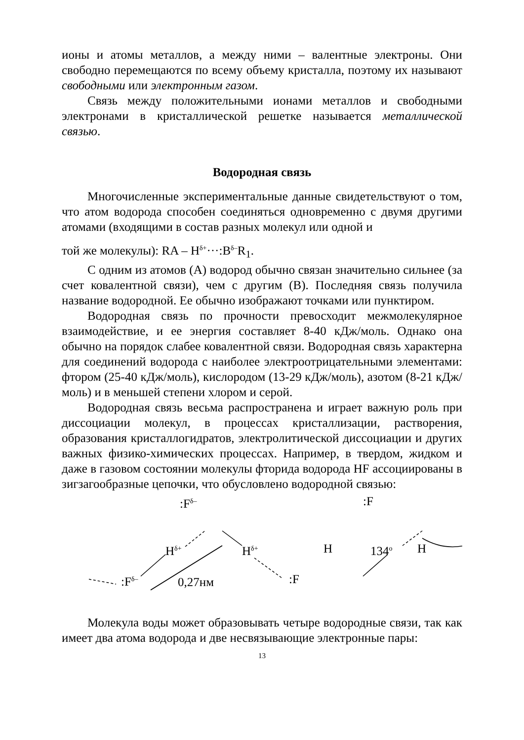ионы и атомы металлов, а между ними – валентные электроны. Они свободно перемещаются по всему объему кристалла, поэтому их называют свободными или электронным газом.
Связь между положительными ионами металлов и свободными электронами в кристаллической решетке называется металлической связью.
Водородная связь
Многочисленные экспериментальные данные свидетельствуют о том, что атом водорода способен соединяться одновременно с двумя другими атомами (входящими в состав разных молекул или одной и
той же молекулы): RA – H<sup>δ+</sup>···:B<sup>δ–</sup>R<sub>1</sub>.
С одним из атомов (А) водород обычно связан значительно сильнее (за счет ковалентной связи), чем с другим (В). Последняя связь получила название водородной. Ее обычно изображают точками или пунктиром.
Водородная связь по прочности превосходит межмолекулярное взаимодействие, и ее энергия составляет 8-40 кДж/моль. Однако она обычно на порядок слабее ковалентной связи. Водородная связь характерна для соединений водорода с наиболее электроотрицательными элементами: фтором (25-40 кДж/моль), кислородом (13-29 кДж/моль), азотом (8-21 кДж/моль) и в меньшей степени хлором и серой.
Водородная связь весьма распространена и играет важную роль при диссоциации молекул, в процессах кристаллизации, растворения, образования кристаллогидратов, электролитической диссоциации и других важных физико-химических процессах. Например, в твердом, жидком и даже в газовом состоянии молекулы фторида водорода HF ассоциированы в зигзагообразные цепочки, что обусловлено водородной связью:
:F<sup>δ–</sup>
H<sup>δ+</sup> H<sup>δ+</sup>
:F<sup>δ–</sup> 0,27нм :F
H
:F
134<sup>o</sup> H
Молекула воды может образовывать четыре водородные связи, так как имеет два атома водорода и две несвязывающие электронные пары:
13